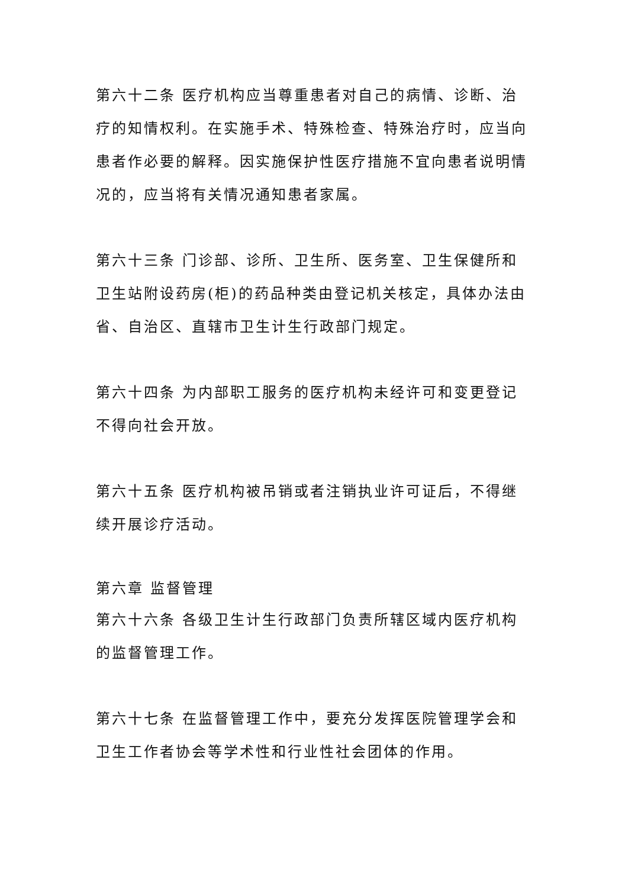第六十二条 医疗机构应当尊重患者对自己的病情、诊断、治疗的知情权利。在实施手术、特殊检查、特殊治疗时，应当向患者作必要的解释。因实施保护性医疗措施不宜向患者说明情况的，应当将有关情况通知患者家属。
第六十三条 门诊部、诊所、卫生所、医务室、卫生保健所和卫生站附设药房(柜)的药品种类由登记机关核定，具体办法由省、自治区、直辖市卫生计生行政部门规定。
第六十四条 为内部职工服务的医疗机构未经许可和变更登记不得向社会开放。
第六十五条 医疗机构被吊销或者注销执业许可证后，不得继续开展诊疗活动。
第六章 监督管理
第六十六条 各级卫生计生行政部门负责所辖区域内医疗机构的监督管理工作。
第六十七条 在监督管理工作中，要充分发挥医院管理学会和卫生工作者协会等学术性和行业性社会团体的作用。